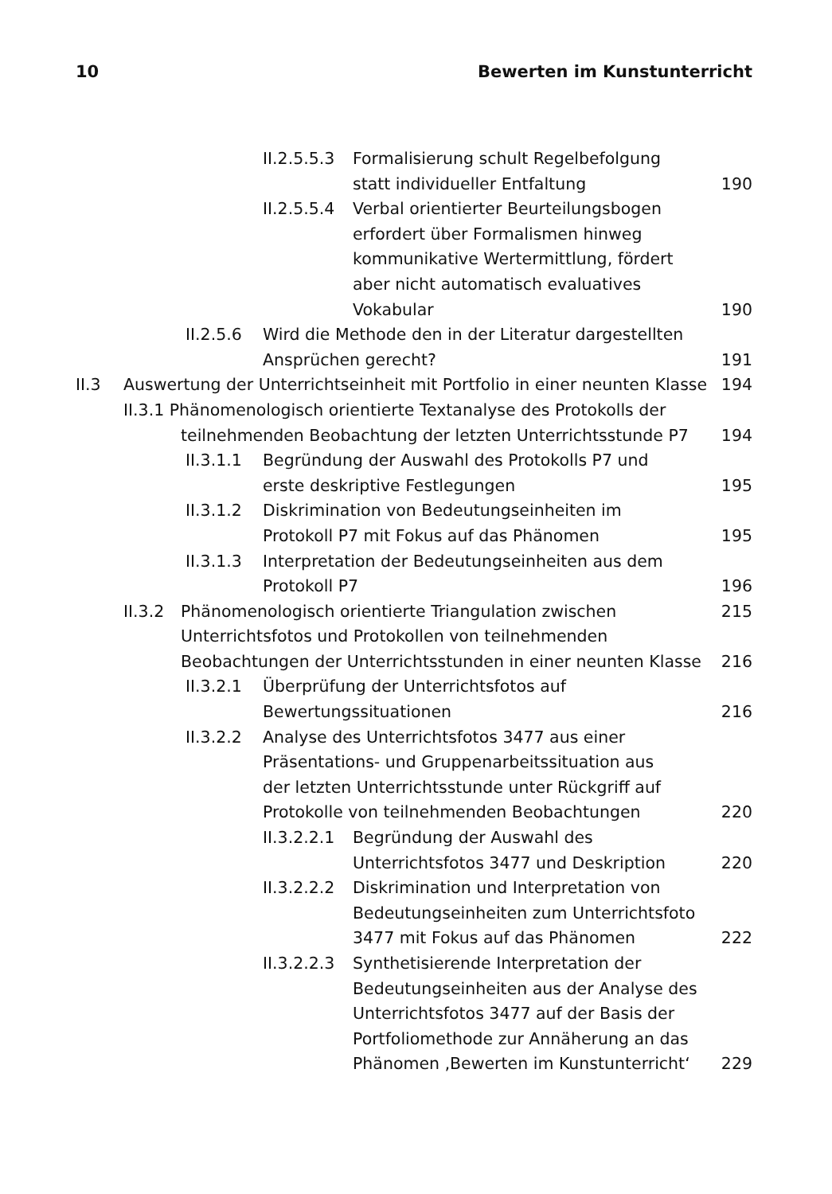10 Bewerten im Kunstunterricht
II.2.5.5.3 Formalisierung schult Regelbefolgung
statt individueller Entfaltung 190
II.2.5.5.4 Verbal orientierter Beurteilungsbogen
erfordert über Formalismen hinweg
kommunikative Wertermittlung, fördert
aber nicht automatisch evaluatives
Vokabular 190
II.2.5.6 Wird die Methode den in der Literatur dargestellten
Ansprüchen gerecht? 191
II.3 Auswertung der Unterrichtseinheit mit Portfolio in einer neunten Klasse 194
II.3.1 Phänomenologisch orientierte Textanalyse des Protokolls der
teilnehmenden Beobachtung der letzten Unterrichtsstunde P7 194
II.3.1.1 Begründung der Auswahl des Protokolls P7 und
erste deskriptive Festlegungen 195
II.3.1.2 Diskrimination von Bedeutungseinheiten im
Protokoll P7 mit Fokus auf das Phänomen 195
II.3.1.3 Interpretation der Bedeutungseinheiten aus dem
Protokoll P7 196
II.3.2 Phänomenologisch orientierte Triangulation zwischen 215
Unterrichtsfotos und Protokollen von teilnehmenden
Beobachtungen der Unterrichtsstunden in einer neunten Klasse 216
II.3.2.1 Überprüfung der Unterrichtsfotos auf
Bewertungssituationen 216
II.3.2.2 Analyse des Unterrichtsfotos 3477 aus einer
Präsentations- und Gruppenarbeitssituation aus
der letzten Unterrichtsstunde unter Rückgriff auf
Protokolle von teilnehmenden Beobachtungen 220
II.3.2.2.1 Begründung der Auswahl des
Unterrichtsfotos 3477 und Deskription 220
II.3.2.2.2 Diskrimination und Interpretation von
Bedeutungseinheiten zum Unterrichtsfoto
3477 mit Fokus auf das Phänomen 222
II.3.2.2.3 Synthetisierende Interpretation der
Bedeutungseinheiten aus der Analyse des
Unterrichtsfotos 3477 auf der Basis der
Portfoliomethode zur Annäherung an das
Phänomen ‚Bewerten im Kunstunterricht‘229